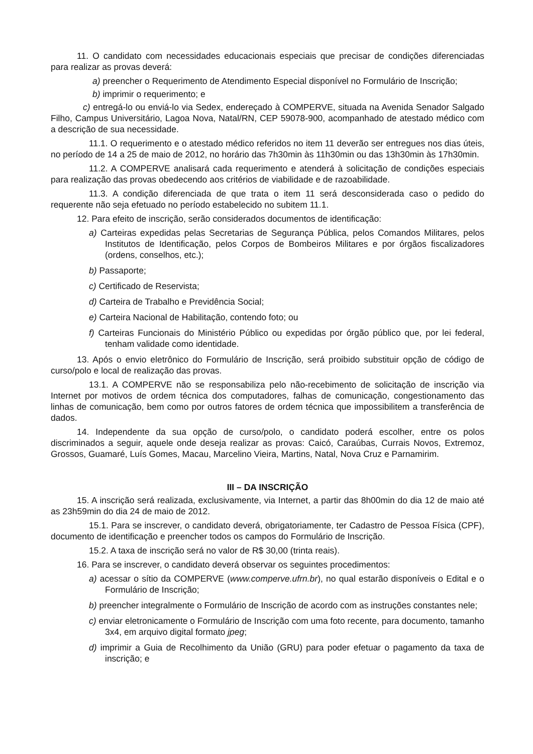11. O candidato com necessidades educacionais especiais que precisar de condições diferenciadas para realizar as provas deverá:
a) preencher o Requerimento de Atendimento Especial disponível no Formulário de Inscrição;
b) imprimir o requerimento; e
c) entregá-lo ou enviá-lo via Sedex, endereçado à COMPERVE, situada na Avenida Senador Salgado Filho, Campus Universitário, Lagoa Nova, Natal/RN, CEP 59078-900, acompanhado de atestado médico com a descrição de sua necessidade.
11.1. O requerimento e o atestado médico referidos no item 11 deverão ser entregues nos dias úteis, no período de 14 a 25 de maio de 2012, no horário das 7h30min às 11h30min ou das 13h30min às 17h30min.
11.2. A COMPERVE analisará cada requerimento e atenderá à solicitação de condições especiais para realização das provas obedecendo aos critérios de viabilidade e de razoabilidade.
11.3. A condição diferenciada de que trata o item 11 será desconsiderada caso o pedido do requerente não seja efetuado no período estabelecido no subitem 11.1.
12. Para efeito de inscrição, serão considerados documentos de identificação:
a) Carteiras expedidas pelas Secretarias de Segurança Pública, pelos Comandos Militares, pelos Institutos de Identificação, pelos Corpos de Bombeiros Militares e por órgãos fiscalizadores (ordens, conselhos, etc.);
b) Passaporte;
c) Certificado de Reservista;
d) Carteira de Trabalho e Previdência Social;
e) Carteira Nacional de Habilitação, contendo foto; ou
f) Carteiras Funcionais do Ministério Público ou expedidas por órgão público que, por lei federal, tenham validade como identidade.
13. Após o envio eletrônico do Formulário de Inscrição, será proibido substituir opção de código de curso/polo e local de realização das provas.
13.1. A COMPERVE não se responsabiliza pelo não-recebimento de solicitação de inscrição via Internet por motivos de ordem técnica dos computadores, falhas de comunicação, congestionamento das linhas de comunicação, bem como por outros fatores de ordem técnica que impossibilitem a transferência de dados.
14. Independente da sua opção de curso/polo, o candidato poderá escolher, entre os polos discriminados a seguir, aquele onde deseja realizar as provas: Caicó, Caraúbas, Currais Novos, Extremoz, Grossos, Guamaré, Luís Gomes, Macau, Marcelino Vieira, Martins, Natal, Nova Cruz e Parnamirim.
III – DA INSCRIÇÃO
15. A inscrição será realizada, exclusivamente, via Internet, a partir das 8h00min do dia 12 de maio até as 23h59min do dia 24 de maio de 2012.
15.1. Para se inscrever, o candidato deverá, obrigatoriamente, ter Cadastro de Pessoa Física (CPF), documento de identificação e preencher todos os campos do Formulário de Inscrição.
15.2. A taxa de inscrição será no valor de R$ 30,00 (trinta reais).
16. Para se inscrever, o candidato deverá observar os seguintes procedimentos:
a) acessar o sítio da COMPERVE (www.comperve.ufrn.br), no qual estarão disponíveis o Edital e o Formulário de Inscrição;
b) preencher integralmente o Formulário de Inscrição de acordo com as instruções constantes nele;
c) enviar eletronicamente o Formulário de Inscrição com uma foto recente, para documento, tamanho 3x4, em arquivo digital formato jpeg;
d) imprimir a Guia de Recolhimento da União (GRU) para poder efetuar o pagamento da taxa de inscrição; e